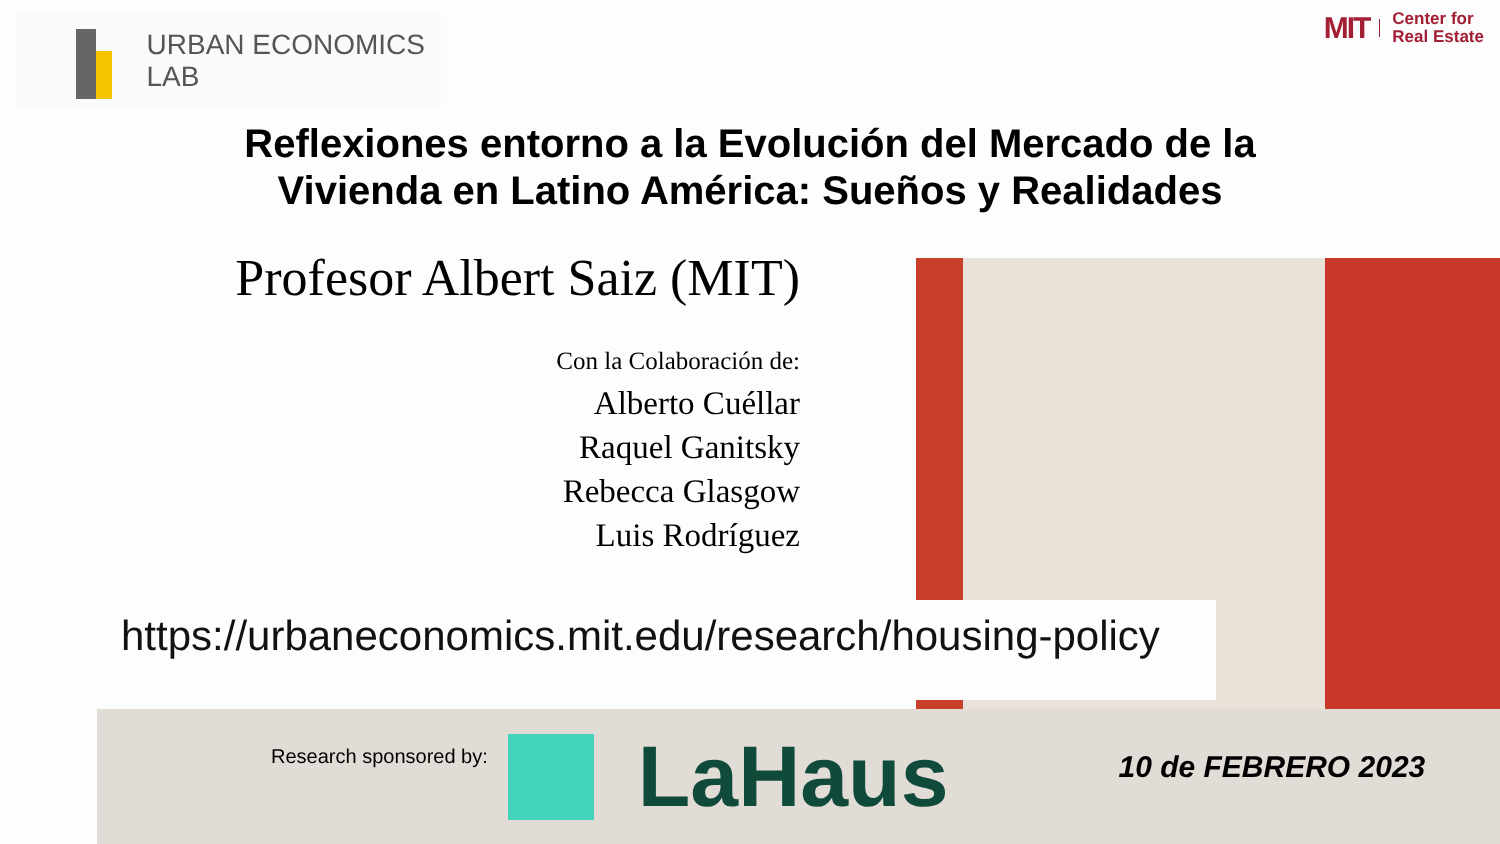URBAN ECONOMICS LAB
MIT Center for
Real Estate
Reflexiones entorno a la Evolución del Mercado de la
Vivienda en Latino América: Sueños y Realidades
Profesor Albert Saiz (MIT)
Con la Colaboración de:
Alberto Cuéllar
Raquel Ganitsky
Rebecca Glasgow
Luis Rodríguez
https://urbaneconomics.mit.edu/research/housing-policy
Research sponsored by: LaHaus 10 de FEBRERO 2023